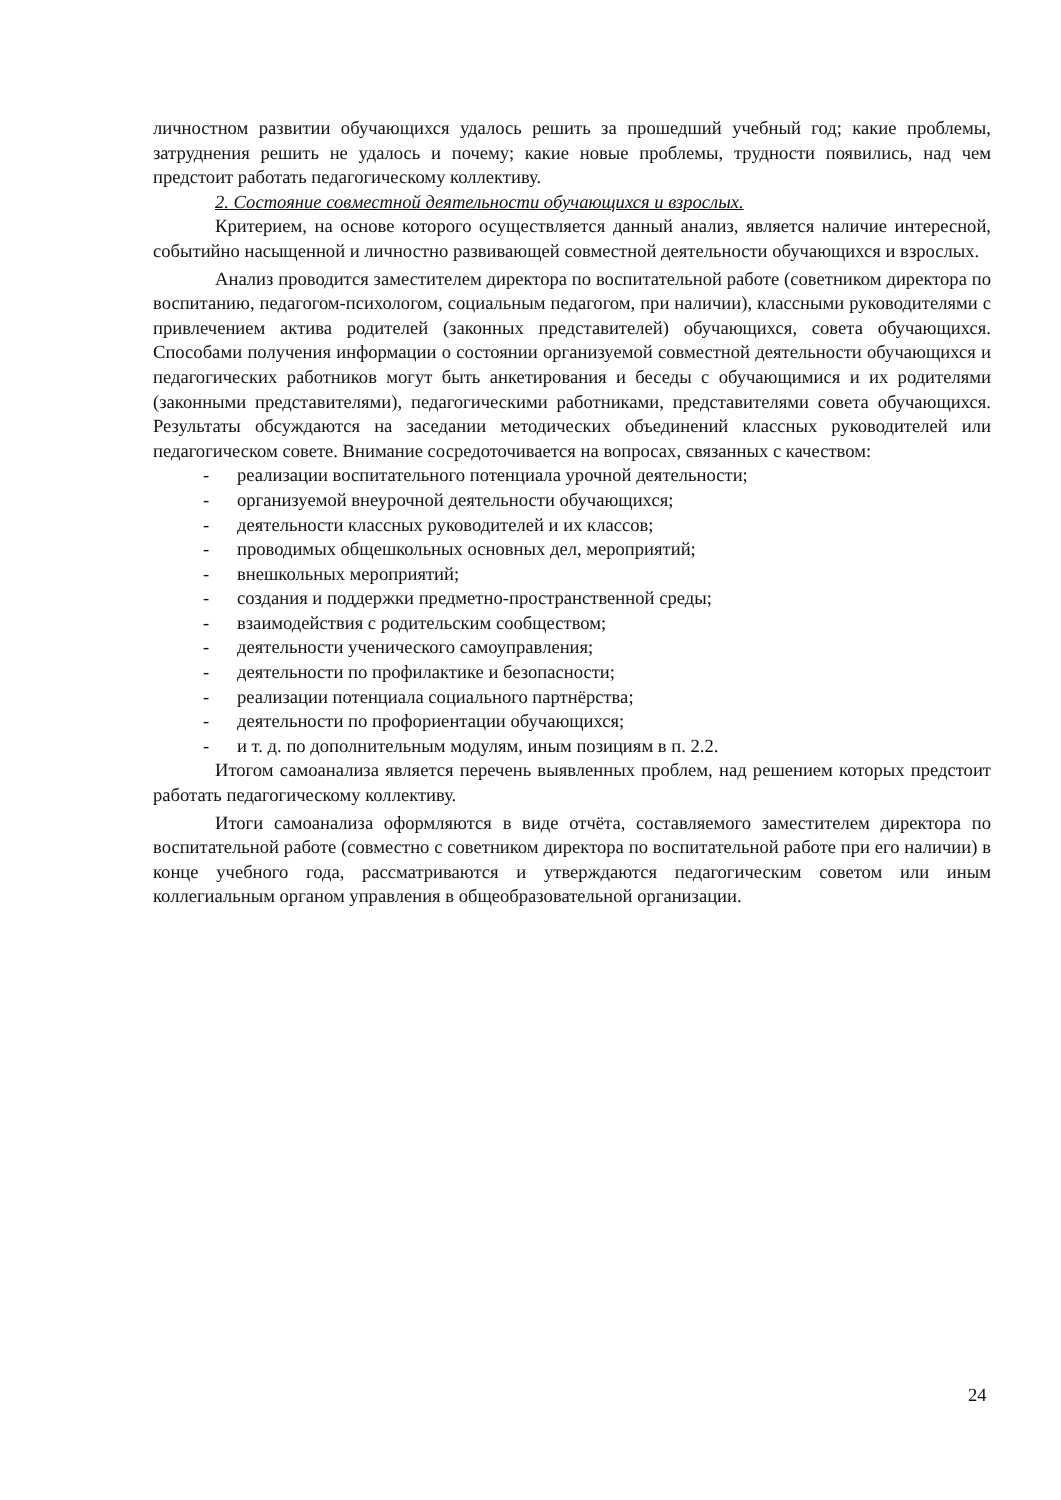личностном развитии обучающихся удалось решить за прошедший учебный год; какие проблемы, затруднения решить не удалось и почему; какие новые проблемы, трудности появились, над чем предстоит работать педагогическому коллективу.
2. Состояние совместной деятельности обучающихся и взрослых.
Критерием, на основе которого осуществляется данный анализ, является наличие интересной, событийно насыщенной и личностно развивающей совместной деятельности обучающихся и взрослых.
Анализ проводится заместителем директора по воспитательной работе (советником директора по воспитанию, педагогом-психологом, социальным педагогом, при наличии), классными руководителями с привлечением актива родителей (законных представителей) обучающихся, совета обучающихся. Способами получения информации о состоянии организуемой совместной деятельности обучающихся и педагогических работников могут быть анкетирования и беседы с обучающимися и их родителями (законными представителями), педагогическими работниками, представителями совета обучающихся. Результаты обсуждаются на заседании методических объединений классных руководителей или педагогическом совете. Внимание сосредоточивается на вопросах, связанных с качеством:
- реализации воспитательного потенциала урочной деятельности;
- организуемой внеурочной деятельности обучающихся;
- деятельности классных руководителей и их классов;
- проводимых общешкольных основных дел, мероприятий;
- внешкольных мероприятий;
- создания и поддержки предметно-пространственной среды;
- взаимодействия с родительским сообществом;
- деятельности ученического самоуправления;
- деятельности по профилактике и безопасности;
- реализации потенциала социального партнёрства;
- деятельности по профориентации обучающихся;
- и т. д. по дополнительным модулям, иным позициям в п. 2.2.
Итогом самоанализа является перечень выявленных проблем, над решением которых предстоит работать педагогическому коллективу.
Итоги самоанализа оформляются в виде отчёта, составляемого заместителем директора по воспитательной работе (совместно с советником директора по воспитательной работе при его наличии) в конце учебного года, рассматриваются и утверждаются педагогическим советом или иным коллегиальным органом управления в общеобразовательной организации.
24